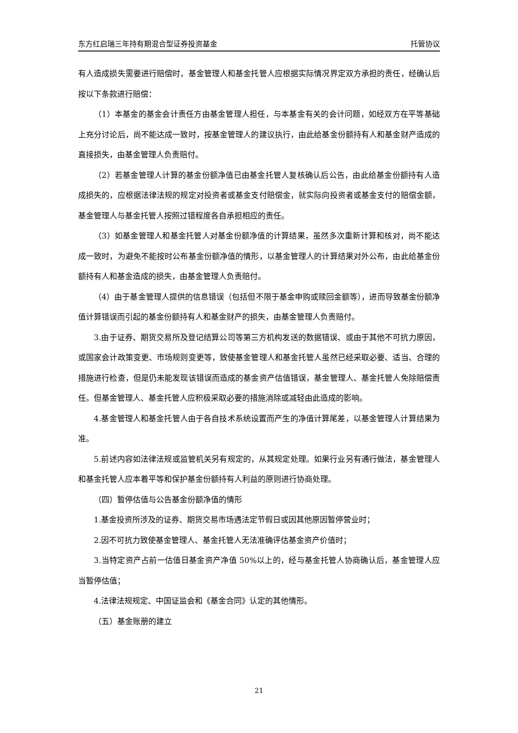东方红启瑞三年持有期混合型证券投资基金 托管协议
有人造成损失需要进行赔偿时，基金管理人和基金托管人应根据实际情况界定双方承担的责任，经确认后按以下条款进行赔偿：
（1）本基金的基金会计责任方由基金管理人担任，与本基金有关的会计问题，如经双方在平等基础上充分讨论后，尚不能达成一致时，按基金管理人的建议执行，由此给基金份额持有人和基金财产造成的直接损失，由基金管理人负责赔付。
（2）若基金管理人计算的基金份额净值已由基金托管人复核确认后公告，由此给基金份额持有人造成损失的，应根据法律法规的规定对投资者或基金支付赔偿金，就实际向投资者或基金支付的赔偿金额，基金管理人与基金托管人按照过错程度各自承担相应的责任。
（3）如基金管理人和基金托管人对基金份额净值的计算结果，虽然多次重新计算和核对，尚不能达成一致时，为避免不能按时公布基金份额净值的情形，以基金管理人的计算结果对外公布，由此给基金份额持有人和基金造成的损失，由基金管理人负责赔付。
（4）由于基金管理人提供的信息错误（包括但不限于基金申购或赎回金额等），进而导致基金份额净值计算错误而引起的基金份额持有人和基金财产的损失，由基金管理人负责赔付。
3.由于证券、期货交易所及登记结算公司等第三方机构发送的数据错误、或由于其他不可抗力原因，或国家会计政策变更、市场规则变更等，致使基金管理人和基金托管人虽然已经采取必要、适当、合理的措施进行检查，但是仍未能发现该错误而造成的基金资产估值错误，基金管理人、基金托管人免除赔偿责任。但基金管理人、基金托管人应积极采取必要的措施消除或减轻由此造成的影响。
4.基金管理人和基金托管人由于各自技术系统设置而产生的净值计算尾差，以基金管理人计算结果为准。
5.前述内容如法律法规或监管机关另有规定的，从其规定处理。如果行业另有通行做法，基金管理人和基金托管人应本着平等和保护基金份额持有人利益的原则进行协商处理。
（四）暂停估值与公告基金份额净值的情形
1.基金投资所涉及的证券、期货交易市场遇法定节假日或因其他原因暂停营业时；
2.因不可抗力致使基金管理人、基金托管人无法准确评估基金资产价值时；
3.当特定资产占前一估值日基金资产净值 50%以上的，经与基金托管人协商确认后，基金管理人应当暂停估值；
4.法律法规规定、中国证监会和《基金合同》认定的其他情形。
（五）基金账册的建立
21